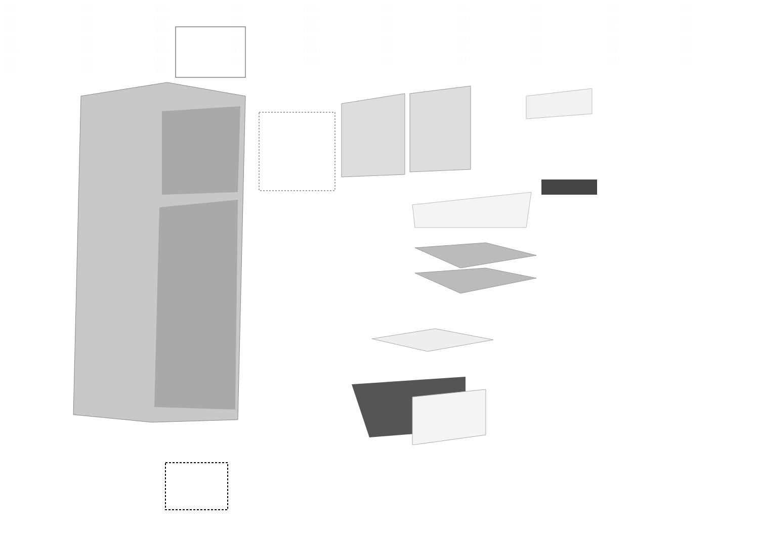111 102 103 104 101 100 106 105 107 108 109 110 105 161 112 162 113 115 116 153 155 154 142 120 121 122 123 124 125 151 152 149 114 156 117 119 118 142 159 132 160 158 133 166 165 166 165 133 141 140 138 139 134 142 136 143 137 135 131 103 147 146 157